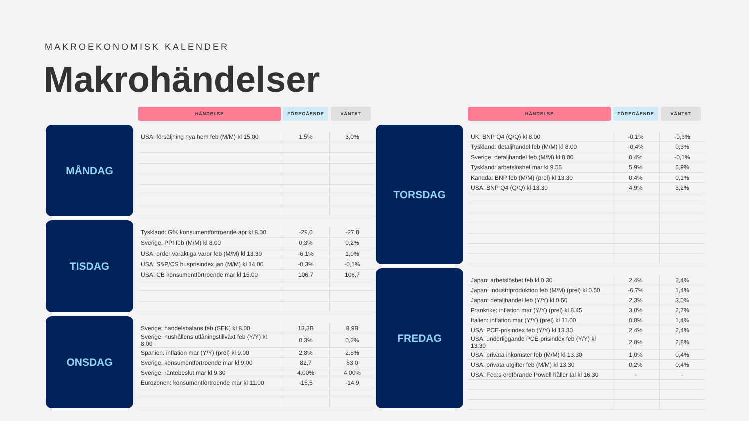MAKROEKONOMISK KALENDER
Makrohändelser
HÄNDELSE FÖREGÅENDE VÄNTAT
MÅNDAG
| USA: försäljning nya hem feb (M/M) kl 15.00 | 1,5% | 3,0% |
TISDAG
| Tyskland: GfK konsumentförtroende apr kl 8.00 | -29,0 | -27,8 |
| Sverige: PPI feb (M/M) kl 8.00 | 0,3% | 0,2% |
| USA: order varaktiga varor feb (M/M) kl 13.30 | -6,1% | 1,0% |
| USA: S&P/CS husprisindex jan (M/M) kl 14.00 | -0,3% | -0,1% |
| USA: CB konsumentförtroende mar kl 15.00 | 106,7 | 106,7 |
ONSDAG
| Sverige: handelsbalans feb (SEK) kl 8.00 | 13,3B | 8,9B |
| Sverige: hushållens utlåningstillväxt feb (Y/Y) kl 8.00 | 0,3% | 0,2% |
| Spanien: inflation mar (Y/Y) (prel) kl 9.00 | 2,8% | 2,8% |
| Sverige: konsumentförtroende mar kl 9.00 | 82,7 | 83,0 |
| Sverige: räntebeslut mar kl 9.30 | 4,00% | 4,00% |
| Eurozonen: konsumentförtroende mar kl 11.00 | -15,5 | -14,9 |
HÄNDELSE FÖREGÅENDE VÄNTAT
TORSDAG
| UK: BNP Q4 (Q/Q) kl 8.00 | -0,1% | -0,3% |
| Tyskland: detaljhandel feb (M/M) kl 8.00 | -0,4% | 0,3% |
| Sverige: detaljhandel feb (M/M) kl 8.00 | 0,4% | -0,1% |
| Tyskland: arbetslöshet mar kl 9.55 | 5,9% | 5,9% |
| Kanada: BNP feb (M/M) (prel) kl 13.30 | 0,4% | 0,1% |
| USA: BNP Q4 (Q/Q) kl 13.30 | 4,9% | 3,2% |
FREDAG
| Japan: arbetslöshet feb kl 0.30 | 2,4% | 2,4% |
| Japan: industriproduktion feb (M/M) (prel) kl 0.50 | -6,7% | 1,4% |
| Japan: detaljhandel feb (Y/Y) kl 0.50 | 2,3% | 3,0% |
| Frankrike: inflation mar (Y/Y) (prel) kl 8.45 | 3,0% | 2,7% |
| Italien: inflation mar (Y/Y) (prel) kl 11.00 | 0,8% | 1,4% |
| USA: PCE-prisindex feb (Y/Y) kl 13.30 | 2,4% | 2,4% |
| USA: underliggande PCE-prisindex feb (Y/Y) kl 13.30 | 2,8% | 2,8% |
| USA: privata inkomster feb (M/M) kl 13.30 | 1,0% | 0,4% |
| USA: privata utgifter feb (M/M) kl 13.30 | 0,2% | 0,4% |
| USA: Fed:s ordförande Powell håller tal kl 16.30 | - | - |